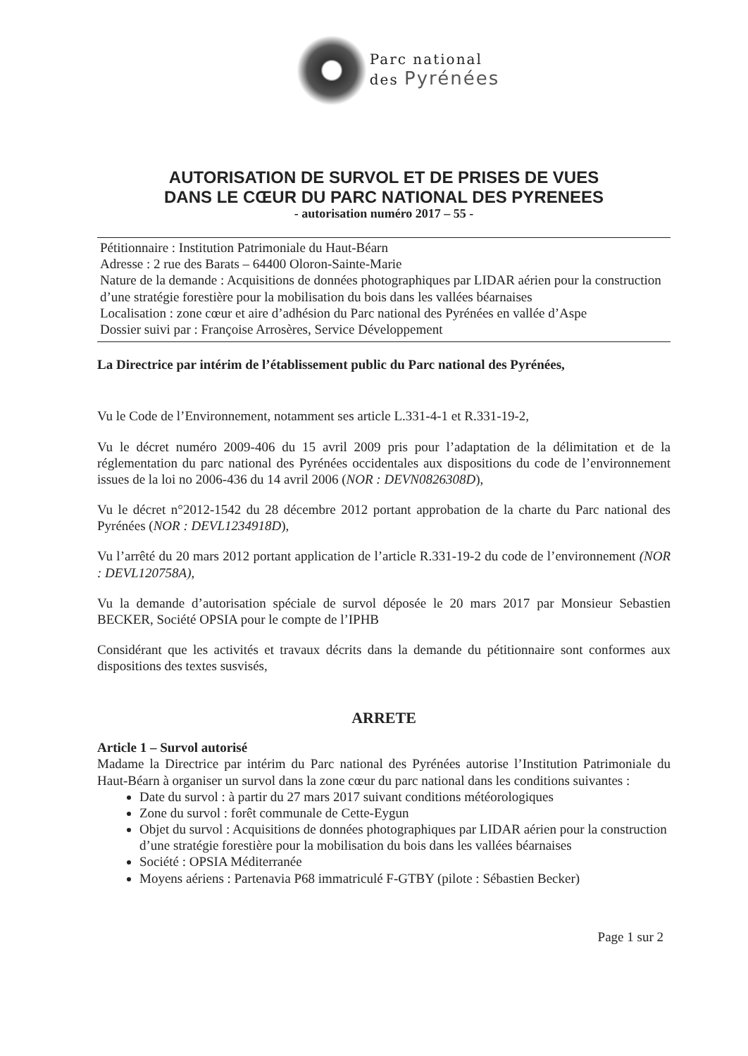Parc national
des Pyrénées
AUTORISATION DE SURVOL ET DE PRISES DE VUES
DANS LE CŒUR DU PARC NATIONAL DES PYRENEES
- autorisation numéro 2017 – 55 -
Pétitionnaire : Institution Patrimoniale du Haut-Béarn
Adresse : 2 rue des Barats – 64400 Oloron-Sainte-Marie
Nature de la demande : Acquisitions de données photographiques par LIDAR aérien pour la construction d’une stratégie forestière pour la mobilisation du bois dans les vallées béarnaises
Localisation : zone cœur et aire d’adhésion du Parc national des Pyrénées en vallée d’Aspe
Dossier suivi par : Françoise Arrosères, Service Développement
La Directrice par intérim de l’établissement public du Parc national des Pyrénées,
Vu le Code de l’Environnement, notamment ses article L.331-4-1 et R.331-19-2,
Vu le décret numéro 2009-406 du 15 avril 2009 pris pour l’adaptation de la délimitation et de la réglementation du parc national des Pyrénées occidentales aux dispositions du code de l’environnement issues de la loi no 2006-436 du 14 avril 2006 (NOR : DEVN0826308D),
Vu le décret n°2012-1542 du 28 décembre 2012 portant approbation de la charte du Parc national des Pyrénées (NOR : DEVL1234918D),
Vu l’arrêté du 20 mars 2012 portant application de l’article R.331-19-2 du code de l’environnement (NOR : DEVL120758A),
Vu la demande d’autorisation spéciale de survol déposée le 20 mars 2017 par Monsieur Sebastien BECKER, Société OPSIA pour le compte de l’IPHB
Considérant que les activités et travaux décrits dans la demande du pétitionnaire sont conformes aux dispositions des textes susvisés,
ARRETE
Article 1 – Survol autorisé
Madame la Directrice par intérim du Parc national des Pyrénées autorise l’Institution Patrimoniale du Haut-Béarn à organiser un survol dans la zone cœur du parc national dans les conditions suivantes :
Date du survol : à partir du 27 mars 2017 suivant conditions météorologiques
Zone du survol : forêt communale de Cette-Eygun
Objet du survol : Acquisitions de données photographiques par LIDAR aérien pour la construction d’une stratégie forestière pour la mobilisation du bois dans les vallées béarnaises
Société : OPSIA Méditerranée
Moyens aériens : Partenavia P68 immatriculé F-GTBY (pilote : Sébastien Becker)
Page 1 sur 2